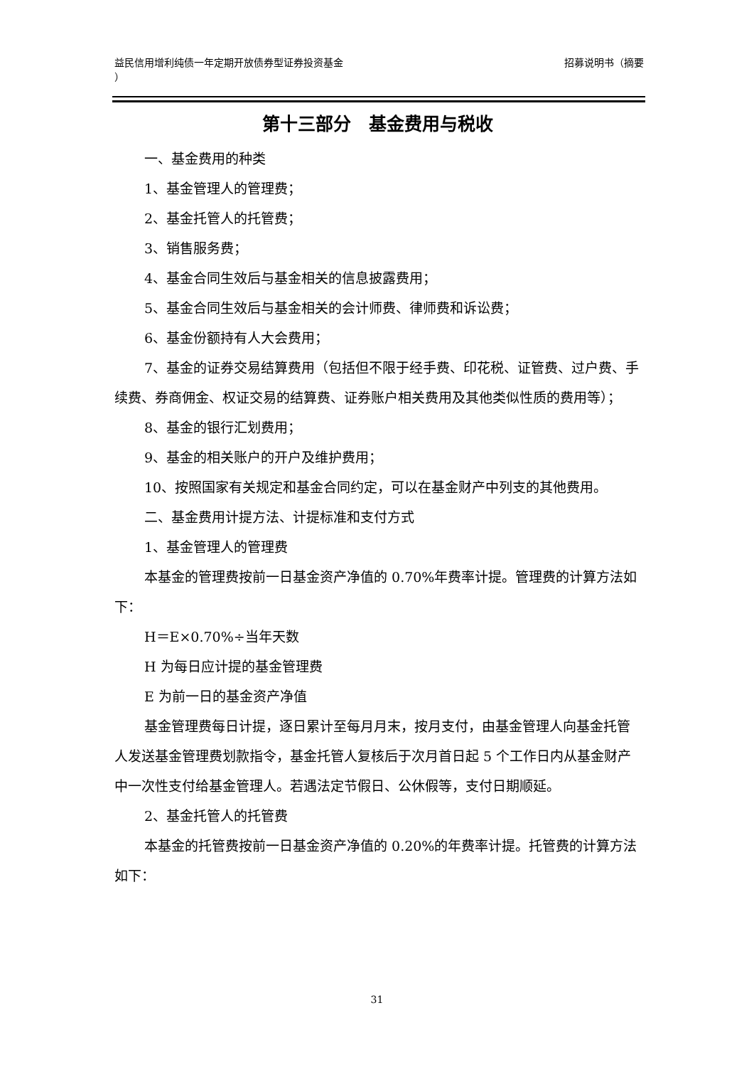益民信用增利纯债一年定期开放债券型证券投资基金
）
招募说明书（摘要
第十三部分　基金费用与税收
一、基金费用的种类
1、基金管理人的管理费；
2、基金托管人的托管费；
3、销售服务费；
4、基金合同生效后与基金相关的信息披露费用；
5、基金合同生效后与基金相关的会计师费、律师费和诉讼费；
6、基金份额持有人大会费用；
7、基金的证券交易结算费用（包括但不限于经手费、印花税、证管费、过户费、手续费、券商佣金、权证交易的结算费、证券账户相关费用及其他类似性质的费用等）；
8、基金的银行汇划费用；
9、基金的相关账户的开户及维护费用；
10、按照国家有关规定和基金合同约定，可以在基金财产中列支的其他费用。
二、基金费用计提方法、计提标准和支付方式
1、基金管理人的管理费
本基金的管理费按前一日基金资产净值的 0.70%年费率计提。管理费的计算方法如下：
H＝E×0.70%÷当年天数
H 为每日应计提的基金管理费
E 为前一日的基金资产净值
基金管理费每日计提，逐日累计至每月月末，按月支付，由基金管理人向基金托管人发送基金管理费划款指令，基金托管人复核后于次月首日起 5 个工作日内从基金财产中一次性支付给基金管理人。若遇法定节假日、公休假等，支付日期顺延。
2、基金托管人的托管费
本基金的托管费按前一日基金资产净值的 0.20%的年费率计提。托管费的计算方法如下：
31